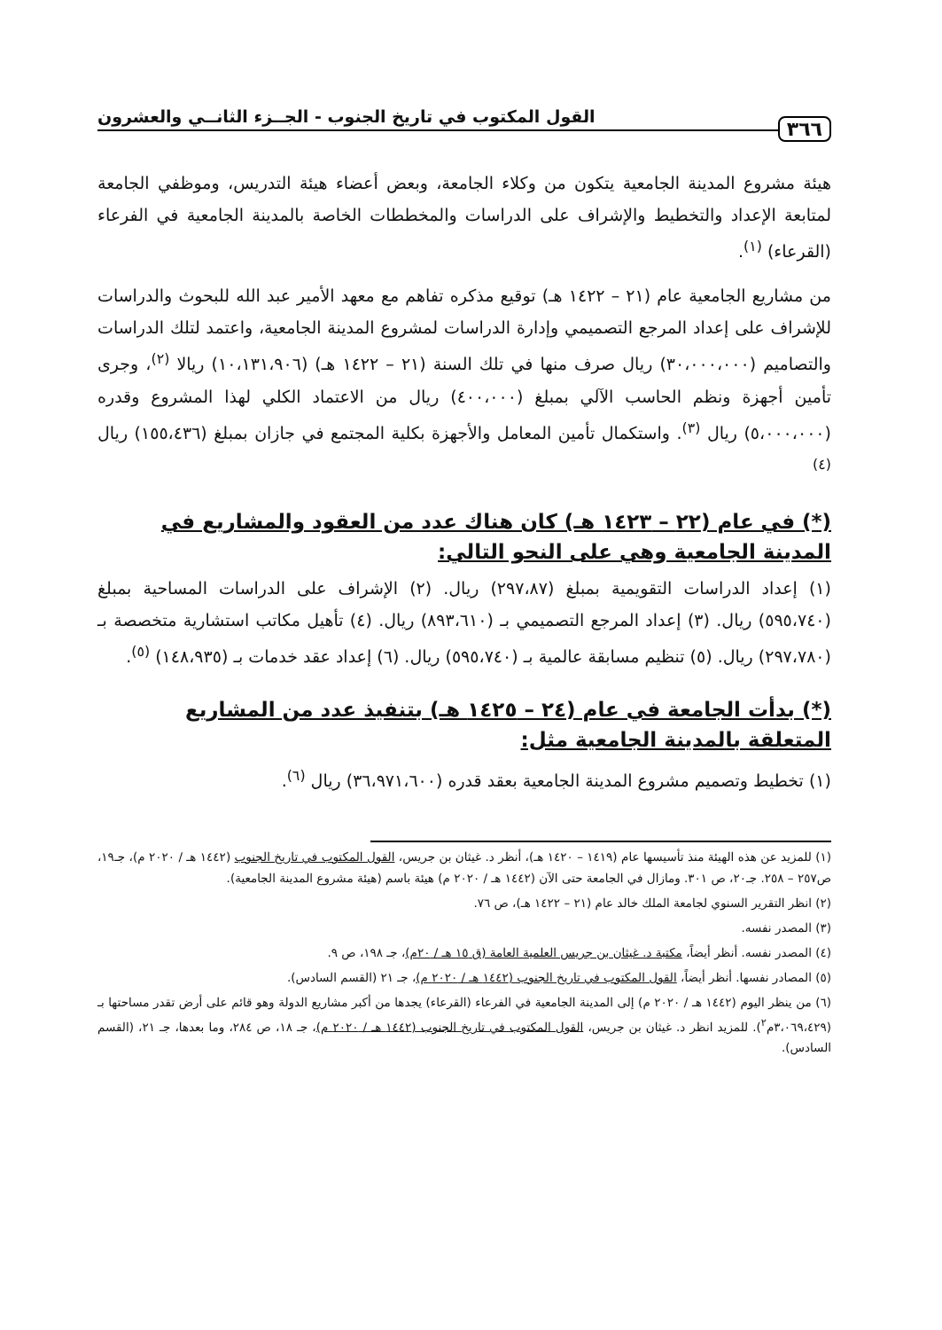٣٦٦ القول المكتوب في تاريخ الجنوب - الجــزء الثانــي والعشرون
هيئة مشروع المدينة الجامعية يتكون من وكلاء الجامعة، وبعض أعضاء هيئة التدريس، وموظفي الجامعة لمتابعة الإعداد والتخطيط والإشراف على الدراسات والمخططات الخاصة بالمدينة الجامعية في الفرعاء (القرعاء) <sup>(١)</sup>.
من مشاريع الجامعية عام (٢١ – ١٤٢٢ هـ) توقيع مذكره تفاهم مع معهد الأمير عبد الله للبحوث والدراسات للإشراف على إعداد المرجع التصميمي وإدارة الدراسات لمشروع المدينة الجامعية، واعتمد لتلك الدراسات والتصاميم (٣٠،٠٠٠،٠٠٠) ريال صرف منها في تلك السنة (٢١ – ١٤٢٢ هـ) (١٠،١٣١،٩٠٦) ريالا <sup>(٢)</sup>، وجرى تأمين أجهزة ونظم الحاسب الآلي بمبلغ (٤٠٠،٠٠٠) ريال من الاعتماد الكلي لهذا المشروع وقدره (٥،٠٠٠،٠٠٠) ريال <sup>(٣)</sup>. واستكمال تأمين المعامل والأجهزة بكلية المجتمع في جازان بمبلغ (١٥٥،٤٣٦) ريال <sup>(٤)</sup>
(*) في عام (٢٢ – ١٤٢٣ هـ) كان هناك عدد من العقود والمشاريع في المدينة الجامعية وهي على النحو التالي:
(١) إعداد الدراسات التقويمية بمبلغ (٢٩٧،٨٧) ريال. (٢) الإشراف على الدراسات المساحية بمبلغ (٥٩٥،٧٤٠) ريال. (٣) إعداد المرجع التصميمي بـ (٨٩٣،٦١٠) ريال. (٤) تأهيل مكاتب استشارية متخصصة بـ (٢٩٧،٧٨٠) ريال. (٥) تنظيم مسابقة عالمية بـ (٥٩٥،٧٤٠) ريال. (٦) إعداد عقد خدمات بـ (١٤٨،٩٣٥) <sup>(٥)</sup>.
(*) بدأت الجامعة في عام (٢٤ – ١٤٢٥ هـ) بتنفيذ عدد من المشاريع المتعلقة بالمدينة الجامعية مثل:
(١) تخطيط وتصميم مشروع المدينة الجامعية بعقد قدره (٣٦،٩٧١،٦٠٠) ريال <sup>(٦)</sup>.
(١) للمزيد عن هذه الهيئة منذ تأسيسها عام (١٤١٩ – ١٤٢٠ هـ)، أنظر د. غيثان بن جريس، القول المكتوب في تاريخ الجنوب (١٤٤٢ هـ / ٢٠٢٠ م)، جـ١٩، ص٢٥٧ – ٢٥٨. جـ٢٠، ص ٣٠١. ومازال في الجامعة حتى الآن (١٤٤٢ هـ / ٢٠٢٠ م) هيئة باسم (هيئة مشروع المدينة الجامعية).
(٢) انظر التقرير السنوي لجامعة الملك خالد عام (٢١ – ١٤٢٢ هـ)، ص ٧٦.
(٣) المصدر نفسه.
(٤) المصدر نفسه. أنظر أيضاً، مكتبة د. غيثان بن جريس العلمية العامة (ق ١٥ هـ / ٢٠م)، جـ ١٩٨، ص ٩.
(٥) المصادر نفسها. أنظر أيضاً، القول المكتوب في تاريخ الجنوب (١٤٤٢ هـ / ٢٠٢٠ م)، جـ ٢١ (القسم السادس).
(٦) من ينظر اليوم (١٤٤٢ هـ / ٢٠٢٠ م) إلى المدينة الجامعية في الفرعاء (القرعاء) يجدها من أكبر مشاريع الدولة وهو قائم على أرض تقدر مساحتها بـ (٣،٠٦٩،٤٢٩م<sup>٢</sup>). للمزيد انظر د. غيثان بن جريس، القول المكتوب في تاريخ الجنوب (١٤٤٢ هـ / ٢٠٢٠ م)، جـ ١٨، ص ٢٨٤، وما بعدها، جـ ٢١، (القسم السادس).